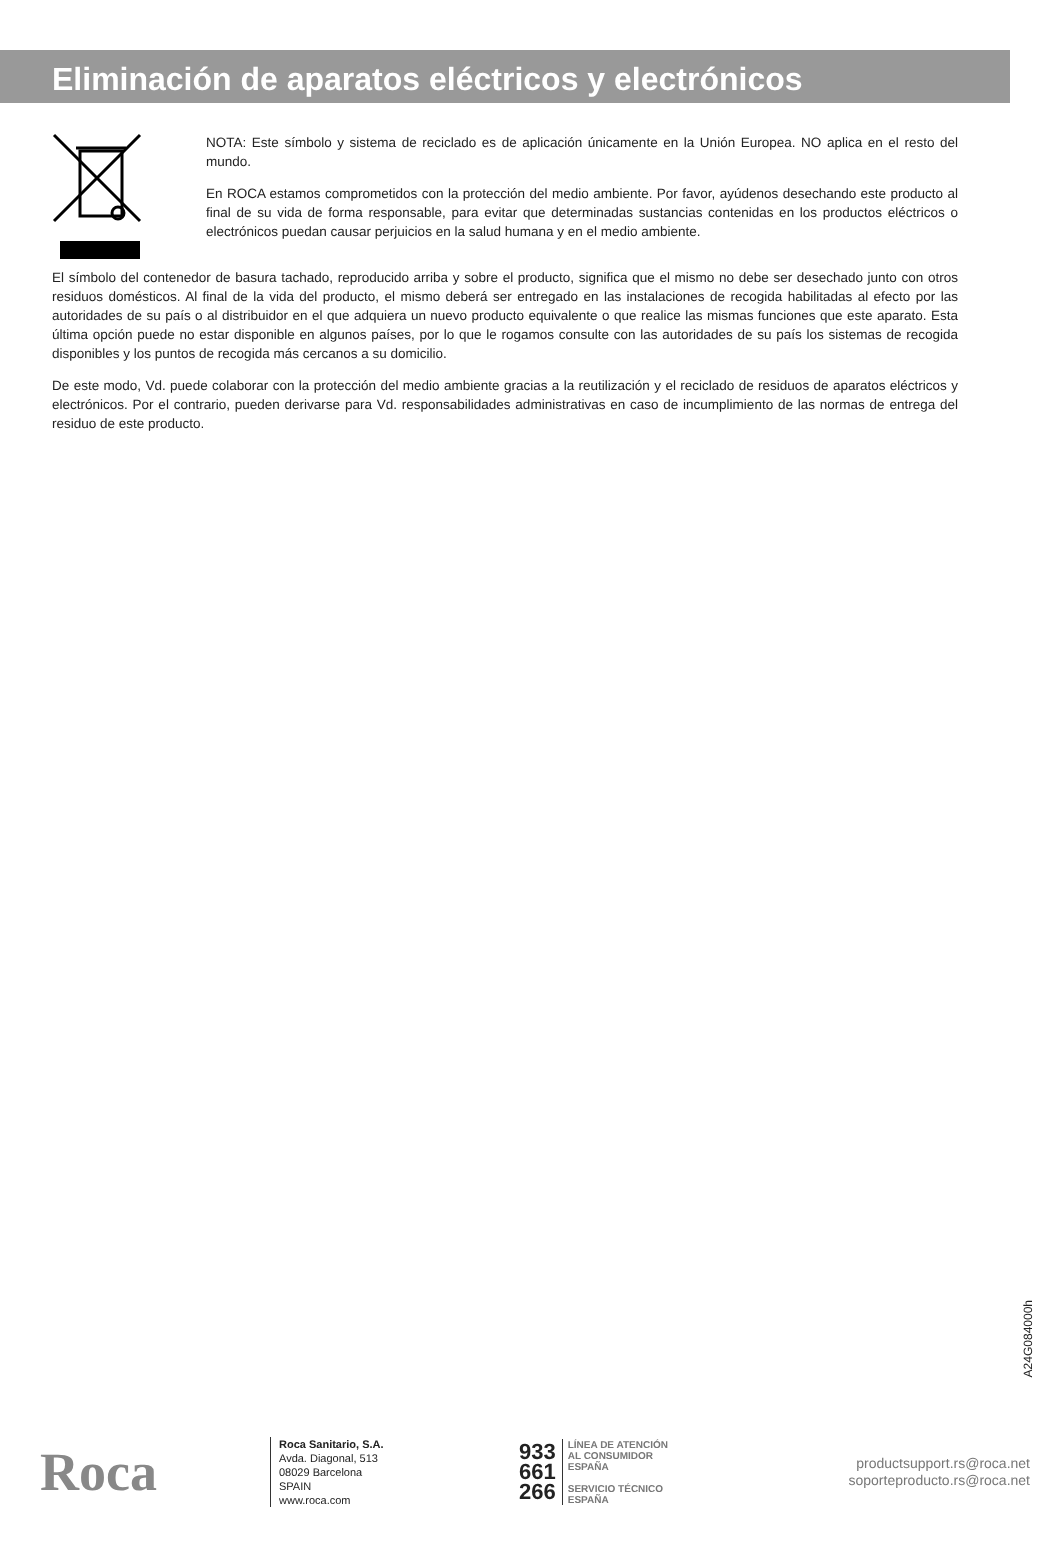Eliminación de aparatos eléctricos y electrónicos
NOTA: Este símbolo y sistema de reciclado es de aplicación únicamente en la Unión Europea. NO aplica en el resto del mundo.
En ROCA estamos comprometidos con la protección del medio ambiente. Por favor, ayúdenos desechando este producto al final de su vida de forma responsable, para evitar que determinadas sustancias contenidas en los productos eléctricos o electrónicos puedan causar perjuicios en la salud humana y en el medio ambiente.
El símbolo del contenedor de basura tachado, reproducido arriba y sobre el producto, significa que el mismo no debe ser desechado junto con otros residuos domésticos. Al final de la vida del producto, el mismo deberá ser entregado en las instalaciones de recogida habilitadas al efecto por las autoridades de su país o al distribuidor en el que adquiera un nuevo producto equivalente o que realice las mismas funciones que este aparato. Esta última opción puede no estar disponible en algunos países, por lo que le rogamos consulte con las autoridades de su país los sistemas de recogida disponibles y los puntos de recogida más cercanos a su domicilio.
De este modo, Vd. puede colaborar con la protección del medio ambiente gracias a la reutilización y el reciclado de residuos de aparatos eléctricos y electrónicos. Por el contrario, pueden derivarse para Vd. responsabilidades administrativas en caso de incumplimiento de las normas de entrega del residuo de este producto.
A24G084000h
Roca
Roca Sanitario, S.A.
Avda. Diagonal, 513
08029 Barcelona
SPAIN
www.roca.com
933
661
266
LÍNEA DE ATENCIÓN
AL CONSUMIDOR
ESPAÑA
SERVICIO TÉCNICO
ESPAÑA
productsupport.rs@roca.net
soporteproducto.rs@roca.net